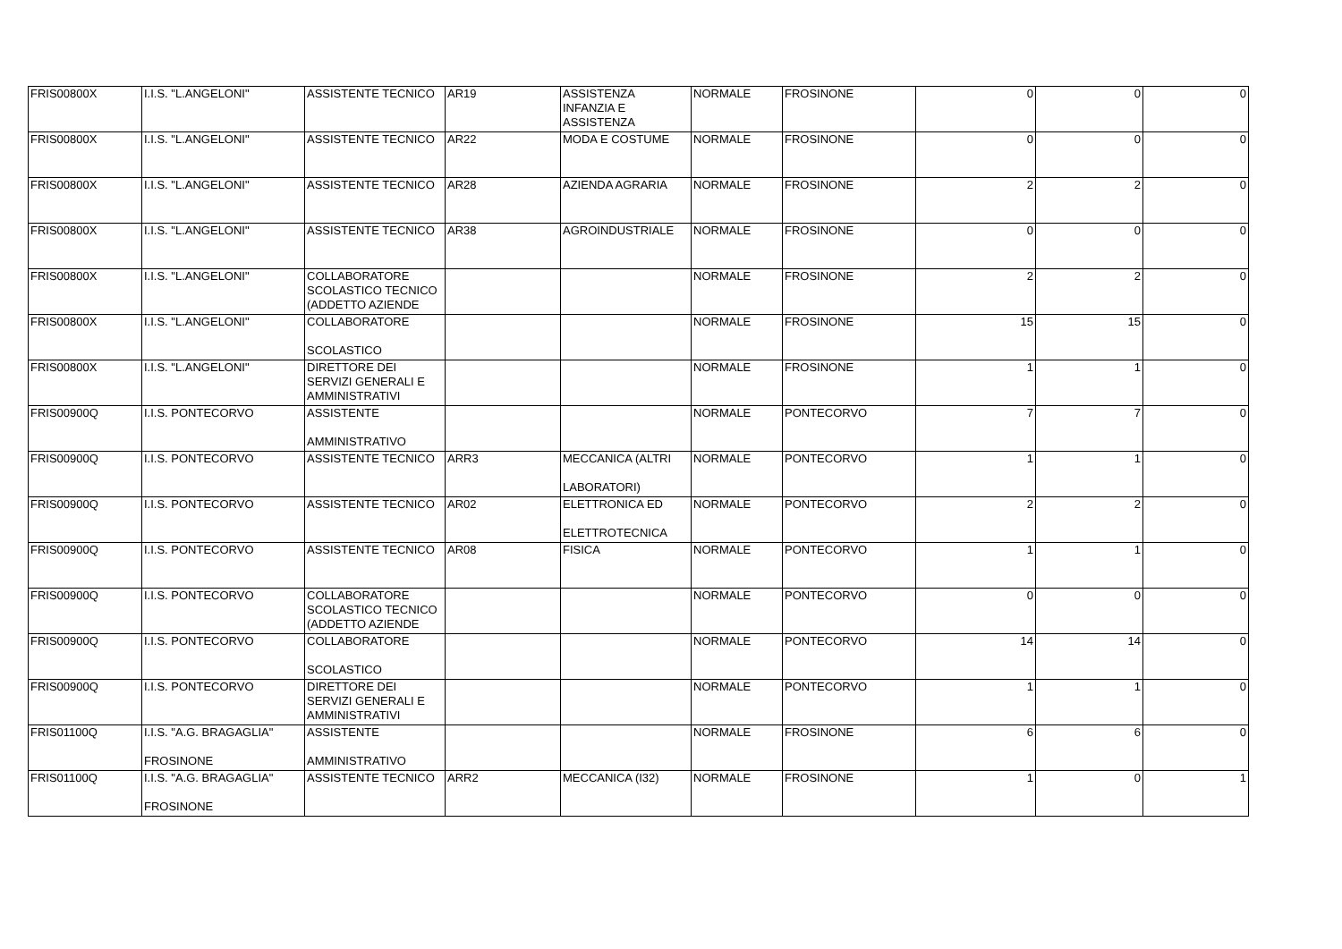| FRIS00800X | I.I.S. "L.ANGELONI" | ASSISTENTE TECNICO | AR19 | ASSISTENZA INFANZIA E ASSISTENZA | NORMALE | FROSINONE | 0 | 0 | 0 |
| FRIS00800X | I.I.S. "L.ANGELONI" | ASSISTENTE TECNICO | AR22 | MODA E COSTUME | NORMALE | FROSINONE | 0 | 0 | 0 |
| FRIS00800X | I.I.S. "L.ANGELONI" | ASSISTENTE TECNICO | AR28 | AZIENDA AGRARIA | NORMALE | FROSINONE | 2 | 2 | 0 |
| FRIS00800X | I.I.S. "L.ANGELONI" | ASSISTENTE TECNICO | AR38 | AGROINDUSTRIALE | NORMALE | FROSINONE | 0 | 0 | 0 |
| FRIS00800X | I.I.S. "L.ANGELONI" | COLLABORATORE SCOLASTICO TECNICO (ADDETTO AZIENDE | | | NORMALE | FROSINONE | 2 | 2 | 0 |
| FRIS00800X | I.I.S. "L.ANGELONI" | COLLABORATORE SCOLASTICO | | | NORMALE | FROSINONE | 15 | 15 | 0 |
| FRIS00800X | I.I.S. "L.ANGELONI" | DIRETTORE DEI SERVIZI GENERALI E AMMINISTRATIVI | | | NORMALE | FROSINONE | 1 | 1 | 0 |
| FRIS00900Q | I.I.S. PONTECORVO | ASSISTENTE AMMINISTRATIVO | | | NORMALE | PONTECORVO | 7 | 7 | 0 |
| FRIS00900Q | I.I.S. PONTECORVO | ASSISTENTE TECNICO | ARR3 | MECCANICA (ALTRI LABORATORI) | NORMALE | PONTECORVO | 1 | 1 | 0 |
| FRIS00900Q | I.I.S. PONTECORVO | ASSISTENTE TECNICO | AR02 | ELETTRONICA ED ELETTROTECNICA | NORMALE | PONTECORVO | 2 | 2 | 0 |
| FRIS00900Q | I.I.S. PONTECORVO | ASSISTENTE TECNICO | AR08 | FISICA | NORMALE | PONTECORVO | 1 | 1 | 0 |
| FRIS00900Q | I.I.S. PONTECORVO | COLLABORATORE SCOLASTICO TECNICO (ADDETTO AZIENDE | | | NORMALE | PONTECORVO | 0 | 0 | 0 |
| FRIS00900Q | I.I.S. PONTECORVO | COLLABORATORE SCOLASTICO | | | NORMALE | PONTECORVO | 14 | 14 | 0 |
| FRIS00900Q | I.I.S. PONTECORVO | DIRETTORE DEI SERVIZI GENERALI E AMMINISTRATIVI | | | NORMALE | PONTECORVO | 1 | 1 | 0 |
| FRIS01100Q | I.I.S. "A.G. BRAGAGLIA" FROSINONE | ASSISTENTE AMMINISTRATIVO | | | NORMALE | FROSINONE | 6 | 6 | 0 |
| FRIS01100Q | I.I.S. "A.G. BRAGAGLIA" FROSINONE | ASSISTENTE TECNICO | ARR2 | MECCANICA (I32) | NORMALE | FROSINONE | 1 | 0 | 1 |